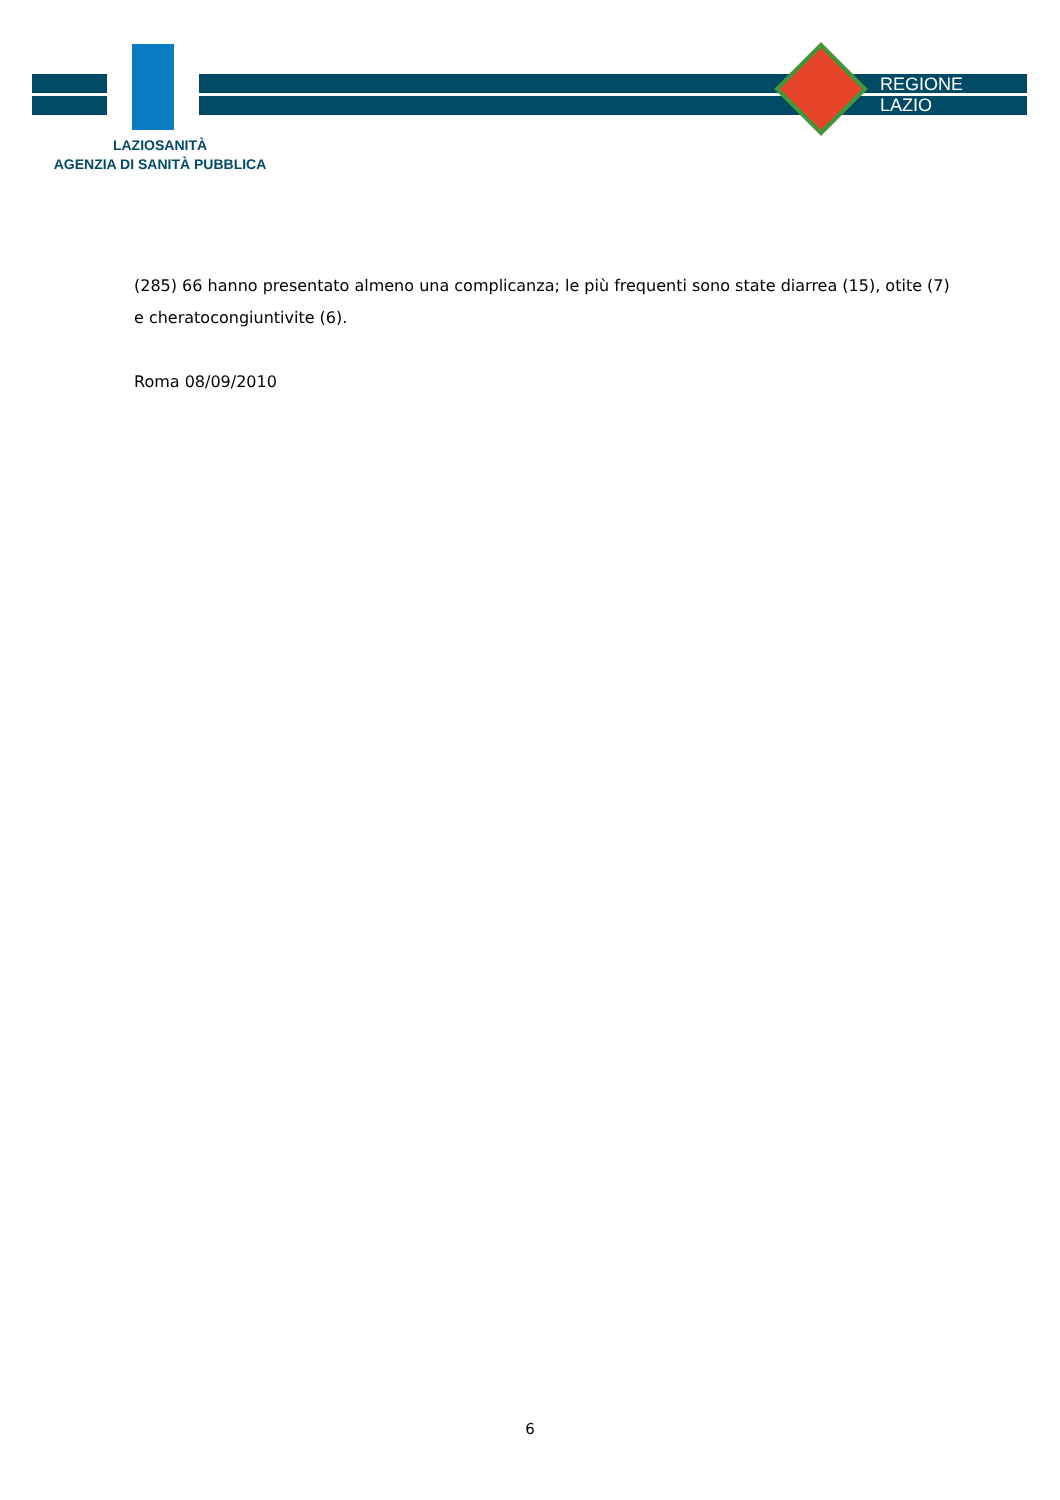LAZIOSANITÀ
AGENZIA DI SANITÀ PUBBLICA
REGIONE
LAZIO
(285) 66 hanno presentato almeno una complicanza; le più frequenti sono state diarrea (15), otite (7) e cheratocongiuntivite (6).
Roma 08/09/2010
6